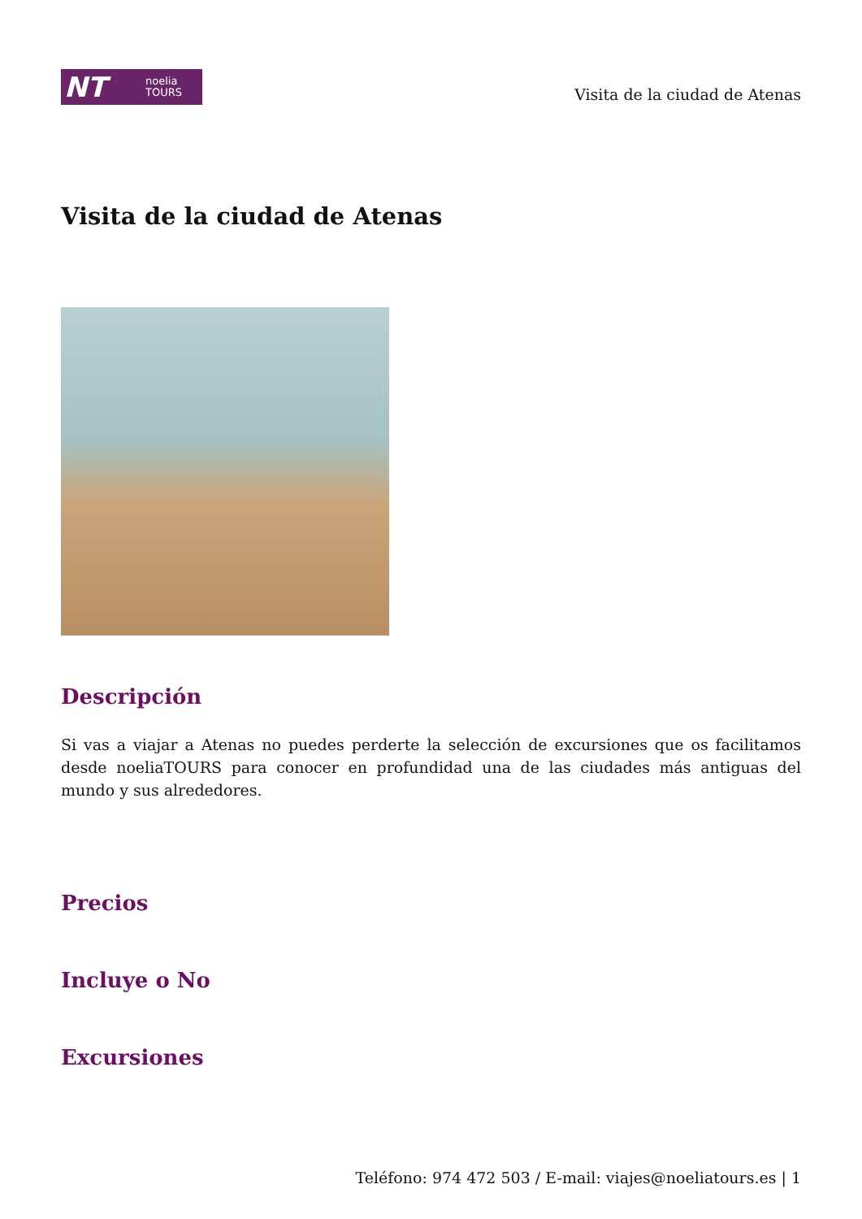NT noelia
TOURS
Visita de la ciudad de Atenas
Visita de la ciudad de Atenas
Descripción
Si vas a viajar a Atenas no puedes perderte la selección de excursiones que os facilitamos desde noeliaTOURS para conocer en profundidad una de las ciudades más antiguas del mundo y sus alrededores.
Precios
Incluye o No
Excursiones
Teléfono: 974 472 503 / E-mail: viajes@noeliatours.es | 1